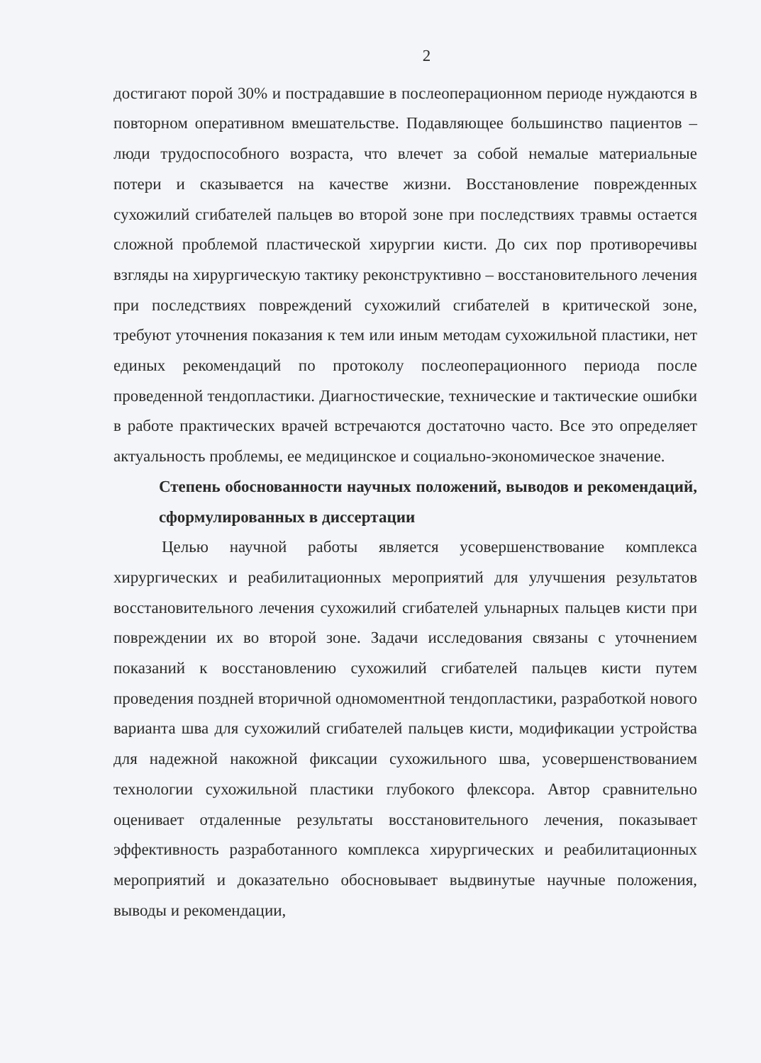2
достигают порой 30% и пострадавшие в послеоперационном периоде нуждаются в повторном оперативном вмешательстве. Подавляющее большинство пациентов – люди трудоспособного возраста, что влечет за собой немалые материальные потери и сказывается на качестве жизни. Восстановление поврежденных сухожилий сгибателей пальцев во второй зоне при последствиях травмы остается сложной проблемой пластической хирургии кисти. До сих пор противоречивы взгляды на хирургическую тактику реконструктивно – восстановительного лечения при последствиях повреждений сухожилий сгибателей в критической зоне, требуют уточнения показания к тем или иным методам сухожильной пластики, нет единых рекомендаций по протоколу послеоперационного периода после проведенной тендопластики. Диагностические, технические и тактические ошибки в работе практических врачей встречаются достаточно часто. Все это определяет актуальность проблемы, ее медицинское и социально-экономическое значение.
Степень обоснованности научных положений, выводов и рекомендаций, сформулированных в диссертации
Целью научной работы является усовершенствование комплекса хирургических и реабилитационных мероприятий для улучшения результатов восстановительного лечения сухожилий сгибателей ульнарных пальцев кисти при повреждении их во второй зоне. Задачи исследования связаны с уточнением показаний к восстановлению сухожилий сгибателей пальцев кисти путем проведения поздней вторичной одномоментной тендопластики, разработкой нового варианта шва для сухожилий сгибателей пальцев кисти, модификации устройства для надежной накожной фиксации сухожильного шва, усовершенствованием технологии сухожильной пластики глубокого флексора. Автор сравнительно оценивает отдаленные результаты восстановительного лечения, показывает эффективность разработанного комплекса хирургических и реабилитационных мероприятий и доказательно обосновывает выдвинутые научные положения, выводы и рекомендации,